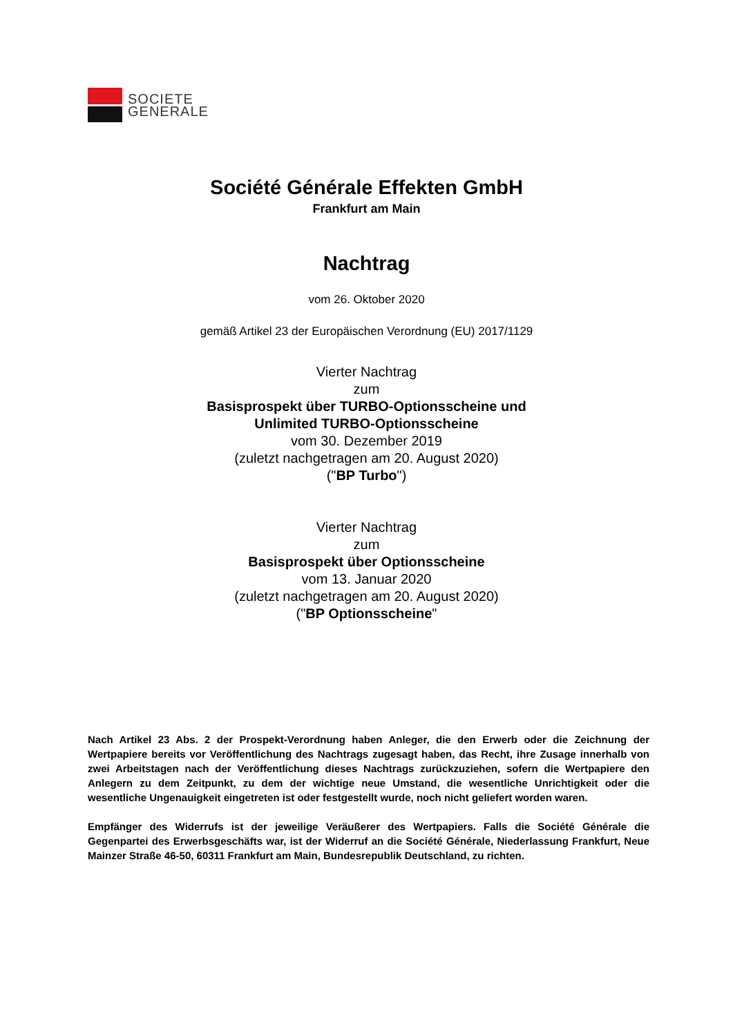SOCIETE
GENERALE
Société Générale Effekten GmbH
Frankfurt am Main
Nachtrag
vom 26. Oktober 2020
gemäß Artikel 23 der Europäischen Verordnung (EU) 2017/1129
Vierter Nachtrag
zum
Basisprospekt über TURBO-Optionsscheine und
Unlimited TURBO-Optionsscheine
vom 30. Dezember 2019
(zuletzt nachgetragen am 20. August 2020)
("BP Turbo")
Vierter Nachtrag
zum
Basisprospekt über Optionsscheine
vom 13. Januar 2020
(zuletzt nachgetragen am 20. August 2020)
("BP Optionsscheine"
Nach Artikel 23 Abs. 2 der Prospekt-Verordnung haben Anleger, die den Erwerb oder die Zeichnung der Wertpapiere bereits vor Veröffentlichung des Nachtrags zugesagt haben, das Recht, ihre Zusage innerhalb von zwei Arbeitstagen nach der Veröffentlichung dieses Nachtrags zurückzuziehen, sofern die Wertpapiere den Anlegern zu dem Zeitpunkt, zu dem der wichtige neue Umstand, die wesentliche Unrichtigkeit oder die wesentliche Ungenauigkeit eingetreten ist oder festgestellt wurde, noch nicht geliefert worden waren.
Empfänger des Widerrufs ist der jeweilige Veräußerer des Wertpapiers. Falls die Société Générale die Gegenpartei des Erwerbsgeschäfts war, ist der Widerruf an die Société Générale, Niederlassung Frankfurt, Neue Mainzer Straße 46-50, 60311 Frankfurt am Main, Bundesrepublik Deutschland, zu richten.